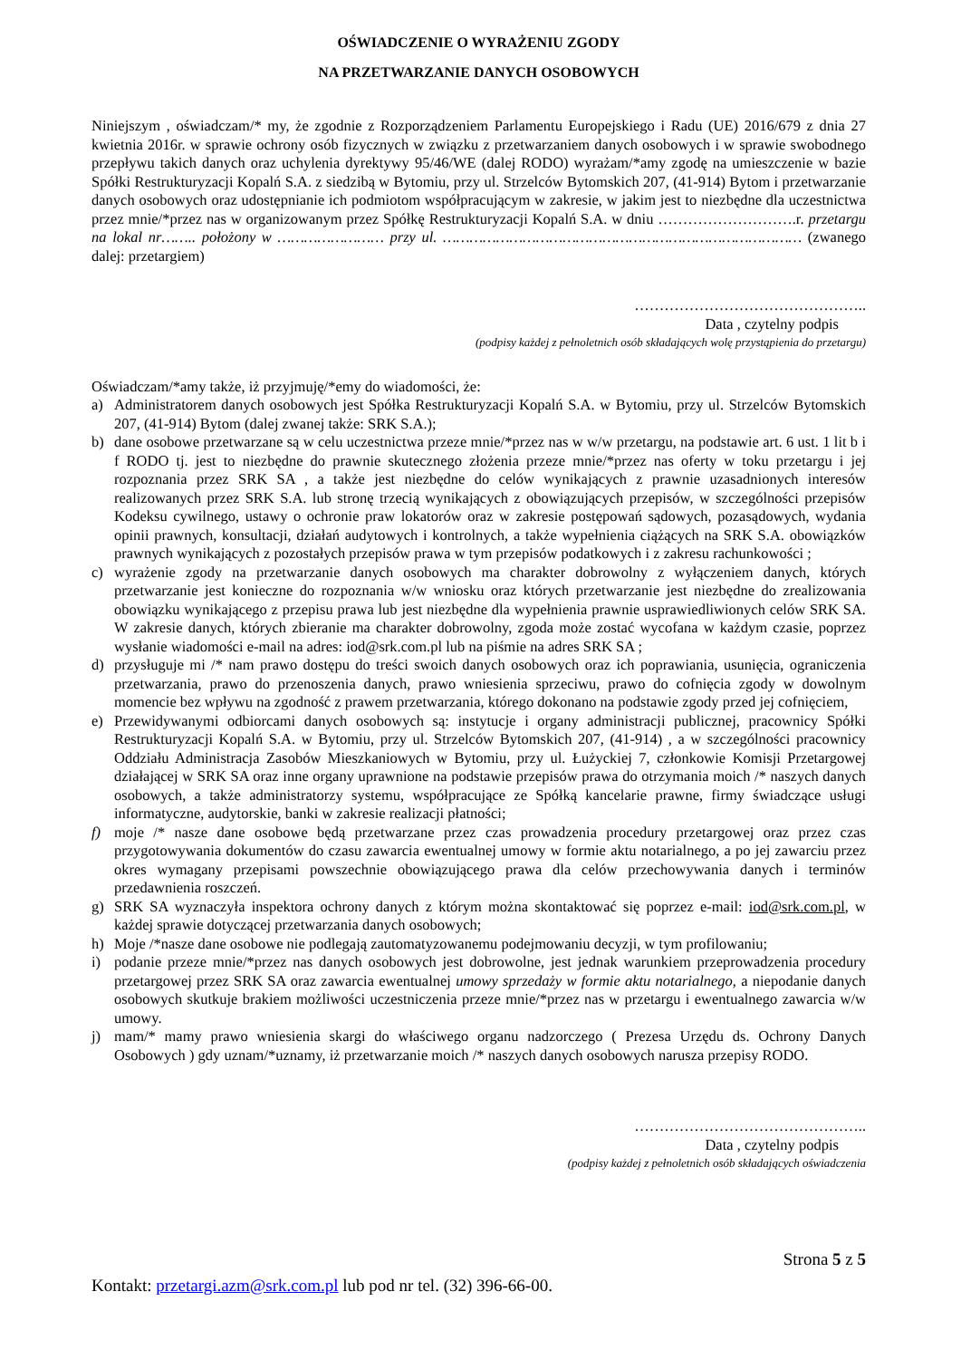OŚWIADCZENIE O WYRAŻENIU ZGODY
NA PRZETWARZANIE DANYCH OSOBOWYCH
Niniejszym , oświadczam/* my, że zgodnie z Rozporządzeniem Parlamentu Europejskiego i Radu (UE) 2016/679 z dnia 27 kwietnia 2016r. w sprawie ochrony osób fizycznych w związku z przetwarzaniem danych osobowych i w sprawie swobodnego przepływu takich danych oraz uchylenia dyrektywy 95/46/WE (dalej RODO) wyrażam/*amy zgodę na umieszczenie w bazie Spółki Restrukturyzacji Kopalń S.A. z siedzibą w Bytomiu, przy ul. Strzelców Bytomskich 207, (41-914) Bytom i przetwarzanie danych osobowych oraz udostępnianie ich podmiotom współpracującym w zakresie, w jakim jest to niezbędne dla uczestnictwa przez mnie/*przez nas w organizowanym przez Spółkę Restrukturyzacji Kopalń S.A. w dniu ……………………….r. przetargu na lokal nr…….. położony w …………………… przy ul. ……………………………………………………………………… (zwanego dalej: przetargiem)
………………………………………..
Data , czytelny podpis
(podpisy każdej z pełnoletnich osób składających wolę przystąpienia do przetargu)
Oświadczam/*amy także, iż przyjmuję/*emy do wiadomości, że:
a) Administratorem danych osobowych jest Spółka Restrukturyzacji Kopalń S.A. w Bytomiu, przy ul. Strzelców Bytomskich 207, (41-914) Bytom (dalej zwanej także: SRK S.A.);
b) dane osobowe przetwarzane są w celu uczestnictwa przeze mnie/*przez nas w w/w przetargu, na podstawie art. 6 ust. 1 lit b i f RODO tj. jest to niezbędne do prawnie skutecznego złożenia przeze mnie/*przez nas oferty w toku przetargu i jej rozpoznania przez SRK SA , a także jest niezbędne do celów wynikających z prawnie uzasadnionych interesów realizowanych przez SRK S.A. lub stronę trzecią wynikających z obowiązujących przepisów, w szczególności przepisów Kodeksu cywilnego, ustawy o ochronie praw lokatorów oraz w zakresie postępowań sądowych, pozasądowych, wydania opinii prawnych, konsultacji, działań audytowych i kontrolnych, a także wypełnienia ciążących na SRK S.A. obowiązków prawnych wynikających z pozostałych przepisów prawa w tym przepisów podatkowych i z zakresu rachunkowości ;
c) wyrażenie zgody na przetwarzanie danych osobowych ma charakter dobrowolny z wyłączeniem danych, których przetwarzanie jest konieczne do rozpoznania w/w wniosku oraz których przetwarzanie jest niezbędne do zrealizowania obowiązku wynikającego z przepisu prawa lub jest niezbędne dla wypełnienia prawnie usprawiedliwionych celów SRK SA. W zakresie danych, których zbieranie ma charakter dobrowolny, zgoda może zostać wycofana w każdym czasie, poprzez wysłanie wiadomości e-mail na adres: iod@srk.com.pl lub na piśmie na adres SRK SA ;
d) przysługuje mi /* nam prawo dostępu do treści swoich danych osobowych oraz ich poprawiania, usunięcia, ograniczenia przetwarzania, prawo do przenoszenia danych, prawo wniesienia sprzeciwu, prawo do cofnięcia zgody w dowolnym momencie bez wpływu na zgodność z prawem przetwarzania, którego dokonano na podstawie zgody przed jej cofnięciem,
e) Przewidywanymi odbiorcami danych osobowych są: instytucje i organy administracji publicznej, pracownicy Spółki Restrukturyzacji Kopalń S.A. w Bytomiu, przy ul. Strzelców Bytomskich 207, (41-914) , a w szczególności pracownicy Oddziału Administracja Zasobów Mieszkaniowych w Bytomiu, przy ul. Łużyckiej 7, członkowie Komisji Przetargowej działającej w SRK SA oraz inne organy uprawnione na podstawie przepisów prawa do otrzymania moich /* naszych danych osobowych, a także administratorzy systemu, współpracujące ze Spółką kancelarie prawne, firmy świadczące usługi informatyczne, audytorskie, banki w zakresie realizacji płatności;
f) moje /* nasze dane osobowe będą przetwarzane przez czas prowadzenia procedury przetargowej oraz przez czas przygotowywania dokumentów do czasu zawarcia ewentualnej umowy w formie aktu notarialnego, a po jej zawarciu przez okres wymagany przepisami powszechnie obowiązującego prawa dla celów przechowywania danych i terminów przedawnienia roszczeń.
g) SRK SA wyznaczyła inspektora ochrony danych z którym można skontaktować się poprzez e-mail: iod@srk.com.pl, w każdej sprawie dotyczącej przetwarzania danych osobowych;
h) Moje /*nasze dane osobowe nie podlegają zautomatyzowanemu podejmowaniu decyzji, w tym profilowaniu;
i) podanie przeze mnie/*przez nas danych osobowych jest dobrowolne, jest jednak warunkiem przeprowadzenia procedury przetargowej przez SRK SA oraz zawarcia ewentualnej umowy sprzedaży w formie aktu notarialnego, a niepodanie danych osobowych skutkuje brakiem możliwości uczestniczenia przeze mnie/*przez nas w przetargu i ewentualnego zawarcia w/w umowy.
j) mam/* mamy prawo wniesienia skargi do właściwego organu nadzorczego ( Prezesa Urzędu ds. Ochrony Danych Osobowych ) gdy uznam/*uznamy, iż przetwarzanie moich /* naszych danych osobowych narusza przepisy RODO.
………………………………………..
Data , czytelny podpis
(podpisy każdej z pełnoletnich osób składających oświadczenia
Strona 5 z 5
Kontakt: przetargi.azm@srk.com.pl lub pod nr tel. (32) 396-66-00.